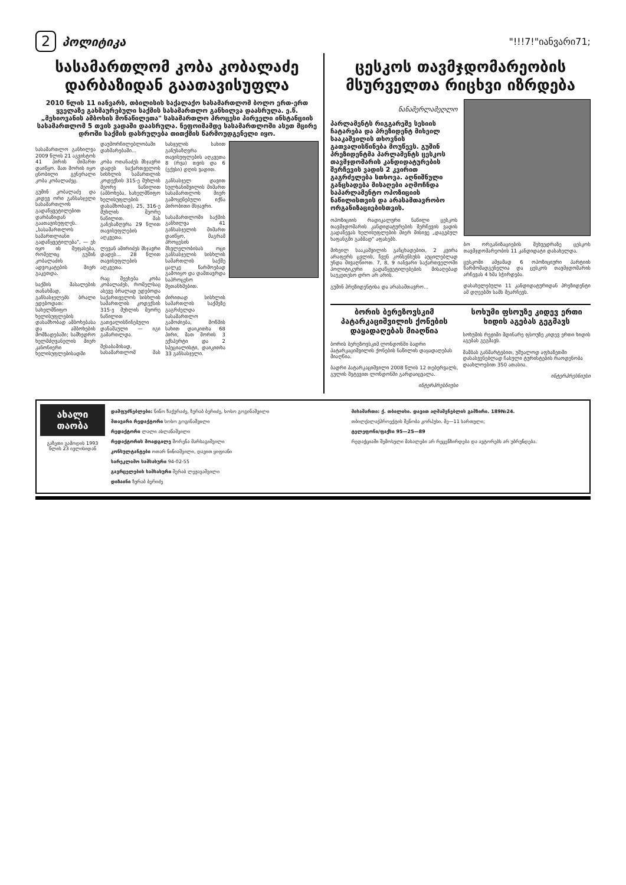2 პოლიტიკა
"!!!7!"იანვარი71;
სასამართლომ კობა კობალაძე დარბაზიდან გაათავისუფლა
2010 წლის 11 იანვარს, თბილისის საქალაქო სასამართლომ ბოლო ერთ-ერთ ყველაზე გახმაურებული საქმის სასამართლო განხილვა დაასრულა. ე.წ. „მეხიოვანის ამბოხის მონაწილეთა" სასამართლო პროცესი პირველი ინსტანციის სასამართლომ 5 თვის ვადაში დაასრულა. ნეფოიმამდე სასამართლოში ასეთ მცირე დროში საქმის დასრულება თითქმის წარმოუდგენელი იყო.
სასამართლო განხილვა 2009 წლის 21 აგვისტოს 41 პირის მიმართ დაიწყო. მათ შორის იყო ცნობილი გენერალი კობა კობალაძეც.
გუშინ კობალაძე და კიდევ ორი განსასჯელი სასამართლოს გადაწყვეტილებით დარბაზიდან გაათავისუფლეს. „სასამართლოს სამართლიანი გადაწყვეტილება", — ეს იყო ის შეფასება, რომელიც გუშინ კობალაძის ადვოკატების მიერ გაკეთდა.
საქმის მასალების თანახმად, განსასჯელებს ბრალი ედებოდათ: სახელმწიფო ხელისუფლების დასამხობად ამბოხებასა და ამბოხების მომზადებაში; სამხედრო ხელმძღვანელის მიერ კანონიერი ხელისუფლებისადმი დაუმორჩილებლობაში დახმარებაში...
კობა ოთანაძეს მსჯავრი დადეს საქართველოს სისხლის სამართლის კოდექსის 315-ე მუხლის მეორე ნაწილით (ამბოხება, სახელმწიფო ხელისუფლების დასამხობად), 25, 316-ე მუხლის მეორე ნაწილით. მას განესაზღვრა 29 წლით თავისუფლების აღკვეთა.
ლევან ამირიძეს მსჯავრი დადეს... 28 წლით თავისუფლების აღკვეთა.
რაც შეეხება კობა კობალაძეს, რომელსაც ასევე ბრალად ედებოდა საქართველოს სისხლის სამართლის კოდექსის 315-ე მუხლის მეორე ნაწილით გათვალისწინებული დანაშაული — იგი გამართლდა.
შესაბამისად, სასამართლომ მას სასჯელის სახით განუსაზღვრა თავისუფლების აღკვეთა 8 (რვა) თვის და 6 (ექვსი) დღის ვადით.
განსასჯელ დავით სულხანიშვილის მიმართ სასამართლოს მიერ გამოყენებული იქნა პირობითი მსჯავრი.
სასამართლოში საქმის განხილვა 41 განსასჯელის მიმართ დაიწყო, მაგრამ პროცესის მსვლელობისას ოცი განსასჯელის სისხლის სამართლის საქმე ცალკე წარმოებად გამოიყო და დამთავრდა საპროცესო შეთანხმებით.
ძირითად სისხლის სამართლის საქმეზე გაგრძელდა სასამართლო გამოძიება, მოწმის სახით დაიკითხა 68 პირი, მათ შორის 3 ექსპერტი და 2 სპეციალისტი, დაიკითხა 33 განსასჯელი.
ცესკოს თავმჯდომარეობის მსურველთა რიცხვი იზრდება
ნანამერლამეღლო
პარლამენტს რიგგარეშე სესიის ჩატარება და პრეზიდენტ მიხეილ სააკაშვილის თხოვნის გათვალისწინება მოუწევს. გუშინ პრეზიდენტმა პარლამენტს ცესკოს თავმჯდომარის კანდიდატურების შერჩევის ვადის 2 კვირით გაგრძელება სთხოვა. აღნიშნული განცხადება მისაღები აღმოჩნდა საპარლამენტო ოპოზიციის ნაწილისთვის და არასამთავრობო ორგანიზაციებისთვის.
ოპოზიციის რადიკალური ნაწილი ცესკოს თავმჯდომარის კანდიდატურების შერჩევის ვადის გადაწევას ხელისუფლების მიერ მისივე „დაგებულ ხაფანგში გაბმად" აფასებს.
მიხეილ სააკაშვილის განცხადებით, 2 კვირა არაფერს ცვლის, ჩვენ კონსენსუსს აუცილებლად უნდა მივაღწიოთ. 7, 8, 9 იანვარი საქართველოში პოლიტიკური გადაწყვეტილებების მისაღებად საუკეთესო დრო არ არის.
გუშინ პრეზიდენტისა და არასამთავრო...
ბო ორგანიზაციების შეხვედრაზე ცესკოს თავმჯდომარეობის 11 კანდიდატი დასახელდა.
ცესკოში ამჟამად 6 ოპოზიციური პარტიის წარმომადგენელია და ცესკოს თავმჯდომარის არჩევას 4 ხმა სჭირდება.
დასახელებული 11 კანდიდატურიდან პრეზიდენტი ამ დღეებში სამს შეარჩევს.
ბორის ბერეზოვსკიმ პატარკაციშვილის ქონების დაყადაღებას მიაღწია
ბორის ბერეზოვსკიმ ლონდონში ბადრი პატარკაციშვილის ქონების ნაწილის დაყადაღებას მიაღწია.
ბადრი პატარკაციშვილი 2008 წლის 12 თებერვალს, გულის შეტევით ლონდონში გარდაიცვალა.
ინტერპრესნიუსი
სოხუმი ფსოუზე კიდევ ერთი ხიდის აგებას გეგმავს
სოხუმის რეჟიმი მდინარე ფსოუზე კიდევ ერთი ხიდის აგებას გეგმავს.
შამბას განმარტებით, უშუალოდ აფხაზეთში დასასვენებლად ჩასული ტურისტების რაოდენობა დაახლოებით 350 ათასია.
ინტერპრესნიუსი
ახალი თაობა
გაზეთი გამოდის 1993 წლის 23 ივლისიდან
დამფუძნებლები: ნინო ზაქურაძე, ზურაბ ბერიძე, სოსო გოგინაშვილი
მთავარი რედაქტორი სოსო გოგინაშვილი
რედაქტორი ლალი ახლაწაშვილი
რედაქტორის მოადგილე შორენა მარსაგიშვილი
კონსულტანტები ოთარ ნინიაშვილი, დავით ყიფიანი
სარეკლამო სამსახური 94-02-55
გავრცელების სამსახური შერაბ ლეჟავაშვილი
დიზაინი ზურაბ ბერიძე
მისამართი: ქ. თბილისი. დავით აღმაშენებლის გამზირი. 189№24.
თბილქალაქპროექტის შენობა კორპუსი. მე—11 სართული;
ტელეფონი/ფაქსი 95—25—89
რედაქციაში შემოსული მასალები არ რეცენზირდება და ავტორებს არ უბრუნდება.